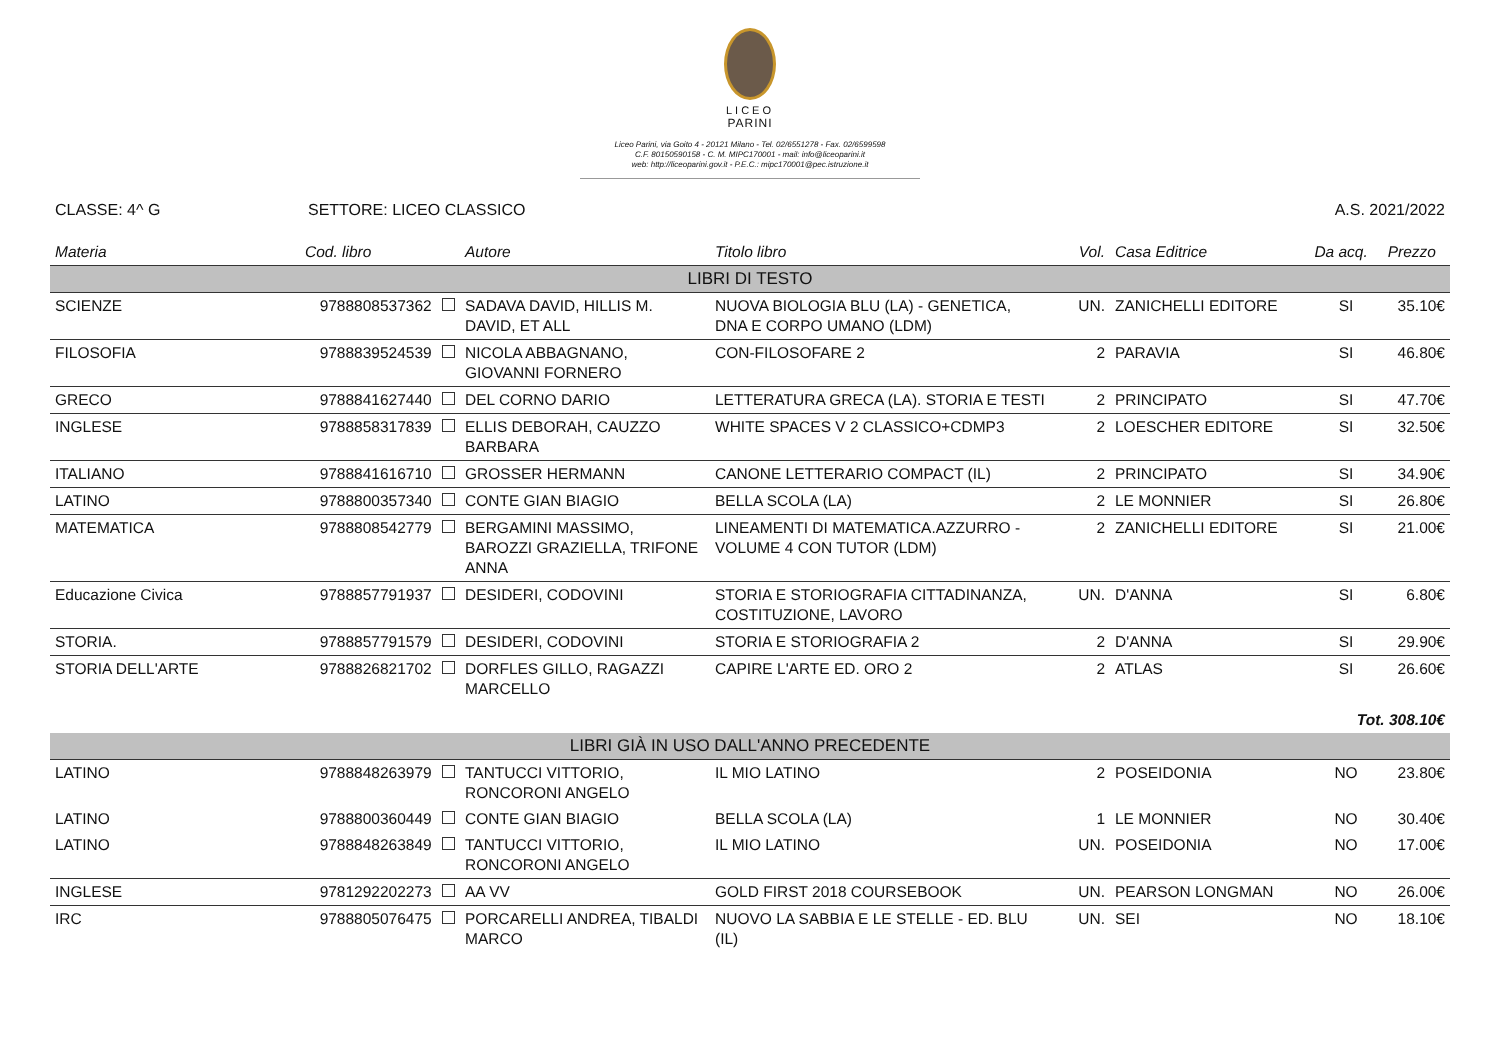LICEO
PARINI
Liceo Parini, via Goito 4 - 20121 Milano - Tel. 02/6551278 - Fax. 02/6599598
C.F. 80150590158 - C. M. MIPC170001 - mail: info@liceoparini.it
web: http://liceoparini.gov.it - P.E.C.: mipc170001@pec.istruzione.it
CLASSE: 4^ G SETTORE: LICEO CLASSICO A.S. 2021/2022
| Materia | Cod. libro | Autore | Titolo libro | Vol. | Casa Editrice | Da acq. | Prezzo |
| --- | --- | --- | --- | --- | --- | --- | --- |
| LIBRI DI TESTO | | | | | | | |
| SCIENZE | 9788808537362 | SADAVA DAVID, HILLIS M. DAVID, ET ALL | NUOVA BIOLOGIA BLU (LA) - GENETICA, DNA E CORPO UMANO (LDM) | UN. | ZANICHELLI EDITORE | SI | 35.10€ |
| FILOSOFIA | 9788839524539 | NICOLA ABBAGNANO, GIOVANNI FORNERO | CON-FILOSOFARE 2 | 2 | PARAVIA | SI | 46.80€ |
| GRECO | 9788841627440 | DEL CORNO DARIO | LETTERATURA GRECA (LA). STORIA E TESTI | 2 | PRINCIPATO | SI | 47.70€ |
| INGLESE | 9788858317839 | ELLIS DEBORAH, CAUZZO BARBARA | WHITE SPACES V 2 CLASSICO+CDMP3 | 2 | LOESCHER EDITORE | SI | 32.50€ |
| ITALIANO | 9788841616710 | GROSSER HERMANN | CANONE LETTERARIO COMPACT (IL) | 2 | PRINCIPATO | SI | 34.90€ |
| LATINO | 9788800357340 | CONTE GIAN BIAGIO | BELLA SCOLA (LA) | 2 | LE MONNIER | SI | 26.80€ |
| MATEMATICA | 9788808542779 | BERGAMINI MASSIMO, BAROZZI GRAZIELLA, TRIFONE ANNA | LINEAMENTI DI MATEMATICA.AZZURRO - VOLUME 4 CON TUTOR (LDM) | 2 | ZANICHELLI EDITORE | SI | 21.00€ |
| Educazione Civica | 9788857791937 | DESIDERI, CODOVINI | STORIA E STORIOGRAFIA CITTADINANZA, COSTITUZIONE, LAVORO | UN. | D'ANNA | SI | 6.80€ |
| STORIA. | 9788857791579 | DESIDERI, CODOVINI | STORIA E STORIOGRAFIA 2 | 2 | D'ANNA | SI | 29.90€ |
| STORIA DELL'ARTE | 9788826821702 | DORFLES GILLO, RAGAZZI MARCELLO | CAPIRE L'ARTE ED. ORO 2 | 2 | ATLAS | SI | 26.60€ |
| Tot. 308.10€ | | | | | | | |
| LIBRI GIÀ IN USO DALL'ANNO PRECEDENTE | | | | | | | |
| LATINO | 9788848263979 | TANTUCCI VITTORIO, RONCORONI ANGELO | IL MIO LATINO | 2 | POSEIDONIA | NO | 23.80€ |
| LATINO | 9788800360449 | CONTE GIAN BIAGIO | BELLA SCOLA (LA) | 1 | LE MONNIER | NO | 30.40€ |
| LATINO | 9788848263849 | TANTUCCI VITTORIO, RONCORONI ANGELO | IL MIO LATINO | UN. | POSEIDONIA | NO | 17.00€ |
| INGLESE | 9781292202273 | AA VV | GOLD FIRST 2018 COURSEBOOK | UN. | PEARSON LONGMAN | NO | 26.00€ |
| IRC | 9788805076475 | PORCARELLI ANDREA, TIBALDI MARCO | NUOVO LA SABBIA E LE STELLE - ED. BLU (IL) | UN. | SEI | NO | 18.10€ |